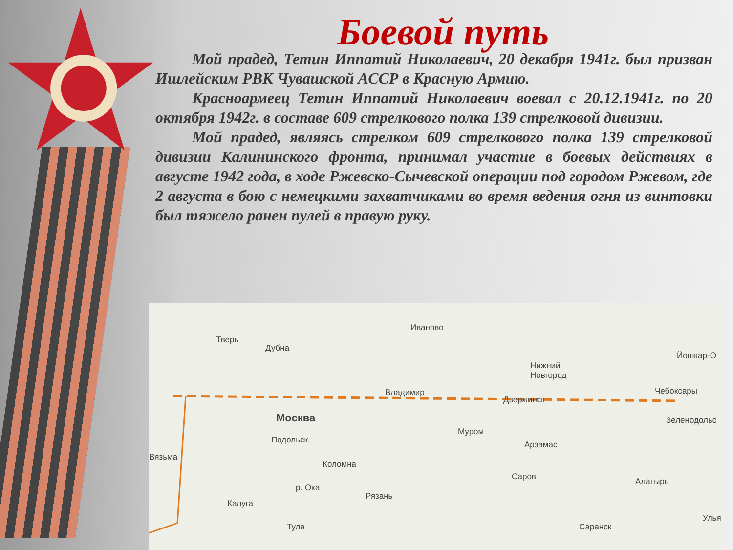Боевой путь
Мой прадед, Тетин Иппатий Николаевич, 20 декабря 1941г. был призван Ишлейским РВК Чувашской АССР в Красную Армию.
Красноармеец Тетин Иппатий Николаевич воевал с 20.12.1941г. по 20 октября 1942г. в составе 609 стрелкового полка 139 стрелковой дивизии.
Мой прадед, являясь стрелком 609 стрелкового полка 139 стрелковой дивизии Калининского фронта, принимал участие в боевых действиях в августе 1942 года, в ходе Ржевско-Сычевской операции под городом Ржевом, где 2 августа в бою с немецкими захватчиками во время ведения огня из винтовки был тяжело ранен пулей в правую руку.
Тверь
Дубна
Иваново
Йошкар-О
Нижний
Новгород
Владимир
Дзержинск
Чебоксары
Москва Зеленодольс
Подольск
Муром
Арзамас
Вязьма
Коломна
Саров Алатырь
р. Ока
Рязань
Калуга
Улья
Тула Саранск